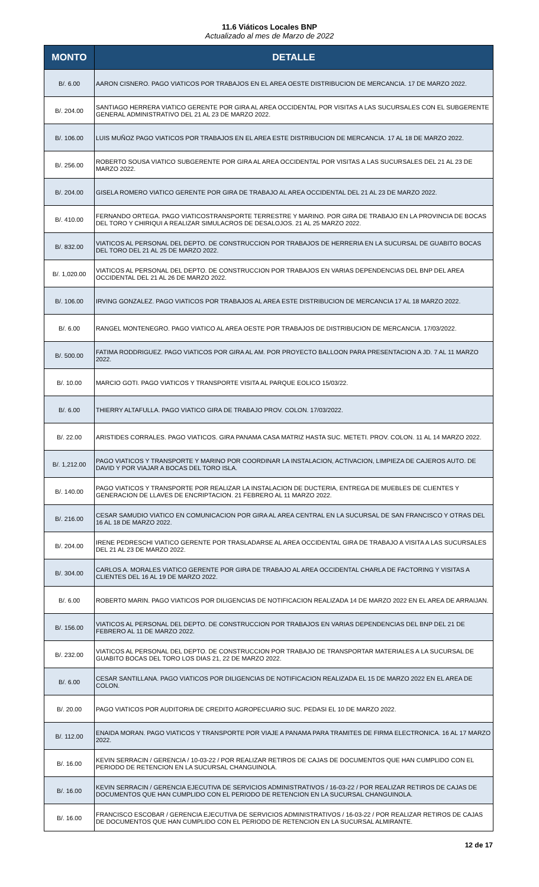11.6 Viáticos Locales BNP
Actualizado al mes de Marzo de 2022
| MONTO | DETALLE |
| --- | --- |
| B/. 6.00 | AARON CISNERO. PAGO VIATICOS POR TRABAJOS EN EL AREA OESTE DISTRIBUCION DE MERCANCIA. 17 DE MARZO 2022. |
| B/. 204.00 | SANTIAGO HERRERA VIATICO GERENTE POR GIRA AL AREA OCCIDENTAL POR VISITAS A LAS SUCURSALES CON EL SUBGERENTE GENERAL ADMINISTRATIVO DEL 21 AL 23 DE MARZO 2022. |
| B/. 106.00 | LUIS MUÑOZ PAGO VIATICOS POR TRABAJOS EN EL AREA ESTE DISTRIBUCION DE MERCANCIA. 17 AL 18 DE MARZO 2022. |
| B/. 256.00 | ROBERTO SOUSA VIATICO SUBGERENTE POR GIRA AL AREA OCCIDENTAL POR VISITAS A LAS SUCURSALES DEL 21 AL 23 DE MARZO 2022. |
| B/. 204.00 | GISELA ROMERO VIATICO GERENTE POR GIRA DE TRABAJO AL AREA OCCIDENTAL DEL 21 AL 23 DE MARZO 2022. |
| B/. 410.00 | FERNANDO ORTEGA. PAGO VIATICOSTRANSPORTE TERRESTRE Y MARINO. POR GIRA DE TRABAJO EN LA PROVINCIA DE BOCAS DEL TORO Y CHIRIQUI A REALIZAR SIMULACROS DE DESALOJOS. 21 AL 25 MARZO 2022. |
| B/. 832.00 | VIATICOS AL PERSONAL DEL DEPTO. DE CONSTRUCCION POR TRABAJOS DE HERRERIA EN LA SUCURSAL DE GUABITO BOCAS DEL TORO DEL 21 AL 25 DE MARZO 2022. |
| B/. 1,020.00 | VIATICOS AL PERSONAL DEL DEPTO. DE CONSTRUCCION POR TRABAJOS EN VARIAS DEPENDENCIAS DEL BNP DEL AREA OCCIDENTAL DEL 21 AL 26 DE MARZO 2022. |
| B/. 106.00 | IRVING GONZALEZ. PAGO VIATICOS POR TRABAJOS AL AREA ESTE DISTRIBUCION DE MERCANCIA 17 AL 18 MARZO 2022. |
| B/. 6.00 | RANGEL MONTENEGRO. PAGO VIATICO AL AREA OESTE POR TRABAJOS DE DISTRIBUCION DE MERCANCIA. 17/03/2022. |
| B/. 500.00 | FATIMA RODDRIGUEZ. PAGO VIATICOS POR GIRA AL AM. POR PROYECTO BALLOON PARA PRESENTACION A JD. 7 AL 11 MARZO 2022. |
| B/. 10.00 | MARCIO GOTI. PAGO VIATICOS Y TRANSPORTE VISITA AL PARQUE EOLICO 15/03/22. |
| B/. 6.00 | THIERRY ALTAFULLA. PAGO VIATICO GIRA DE TRABAJO PROV. COLON. 17/03/2022. |
| B/. 22.00 | ARISTIDES CORRALES. PAGO VIATICOS. GIRA PANAMA CASA MATRIZ HASTA SUC. METETI. PROV. COLON. 11 AL 14 MARZO 2022. |
| B/. 1,212.00 | PAGO VIATICOS Y TRANSPORTE Y MARINO POR COORDINAR LA INSTALACION, ACTIVACION, LIMPIEZA DE CAJEROS AUTO. DE DAVID Y POR VIAJAR A BOCAS DEL TORO ISLA. |
| B/. 140.00 | PAGO VIATICOS Y TRANSPORTE POR REALIZAR LA INSTALACION DE DUCTERIA, ENTREGA DE MUEBLES DE CLIENTES Y GENERACION DE LLAVES DE ENCRIPTACION. 21 FEBRERO AL 11 MARZO 2022. |
| B/. 216.00 | CESAR SAMUDIO VIATICO EN COMUNICACION POR GIRA AL AREA CENTRAL EN LA SUCURSAL DE SAN FRANCISCO Y OTRAS DEL 16 AL 18 DE MARZO 2022. |
| B/. 204.00 | IRENE PEDRESCHI VIATICO GERENTE POR TRASLADARSE AL AREA OCCIDENTAL GIRA DE TRABAJO A VISITA A LAS SUCURSALES DEL 21 AL 23 DE MARZO 2022. |
| B/. 304.00 | CARLOS A. MORALES VIATICO GERENTE POR GIRA DE TRABAJO AL AREA OCCIDENTAL CHARLA DE FACTORING Y VISITAS A CLIENTES DEL 16 AL 19 DE MARZO 2022. |
| B/. 6.00 | ROBERTO MARIN. PAGO VIATICOS POR DILIGENCIAS DE NOTIFICACION REALIZADA 14 DE MARZO 2022 EN EL AREA DE ARRAIJAN. |
| B/. 156.00 | VIATICOS AL PERSONAL DEL DEPTO. DE CONSTRUCCION POR TRABAJOS EN VARIAS DEPENDENCIAS DEL BNP DEL 21 DE FEBRERO AL 11 DE MARZO 2022. |
| B/. 232.00 | VIATICOS AL PERSONAL DEL DEPTO. DE CONSTRUCCION POR TRABAJO DE TRANSPORTAR MATERIALES A LA SUCURSAL DE GUABITO BOCAS DEL TORO LOS DIAS 21, 22 DE MARZO 2022. |
| B/. 6.00 | CESAR SANTILLANA. PAGO VIATICOS POR DILIGENCIAS DE NOTIFICACION REALIZADA EL 15 DE MARZO 2022 EN EL AREA DE COLON. |
| B/. 20.00 | PAGO VIATICOS POR AUDITORIA DE CREDITO AGROPECUARIO SUC. PEDASI EL 10 DE MARZO 2022. |
| B/. 112.00 | ENAIDA MORAN. PAGO VIATICOS Y TRANSPORTE POR VIAJE A PANAMA PARA TRAMITES DE FIRMA ELECTRONICA. 16 AL 17 MARZO 2022. |
| B/. 16.00 | KEVIN SERRACIN / GERENCIA / 10-03-22 / POR REALIZAR RETIROS DE CAJAS DE DOCUMENTOS QUE HAN CUMPLIDO CON EL PERIODO DE RETENCION EN LA SUCURSAL CHANGUINOLA. |
| B/. 16.00 | KEVIN SERRACIN / GERENCIA EJECUTIVA DE SERVICIOS ADMINISTRATIVOS / 16-03-22 / POR REALIZAR RETIROS DE CAJAS DE DOCUMENTOS QUE HAN CUMPLIDO CON EL PERIODO DE RETENCION EN LA SUCURSAL CHANGUINOLA. |
| B/. 16.00 | FRANCISCO ESCOBAR / GERENCIA EJECUTIVA DE SERVICIOS ADMINISTRATIVOS / 16-03-22 / POR REALIZAR RETIROS DE CAJAS DE DOCUMENTOS QUE HAN CUMPLIDO CON EL PERIODO DE RETENCION EN LA SUCURSAL ALMIRANTE. |
12 de 17